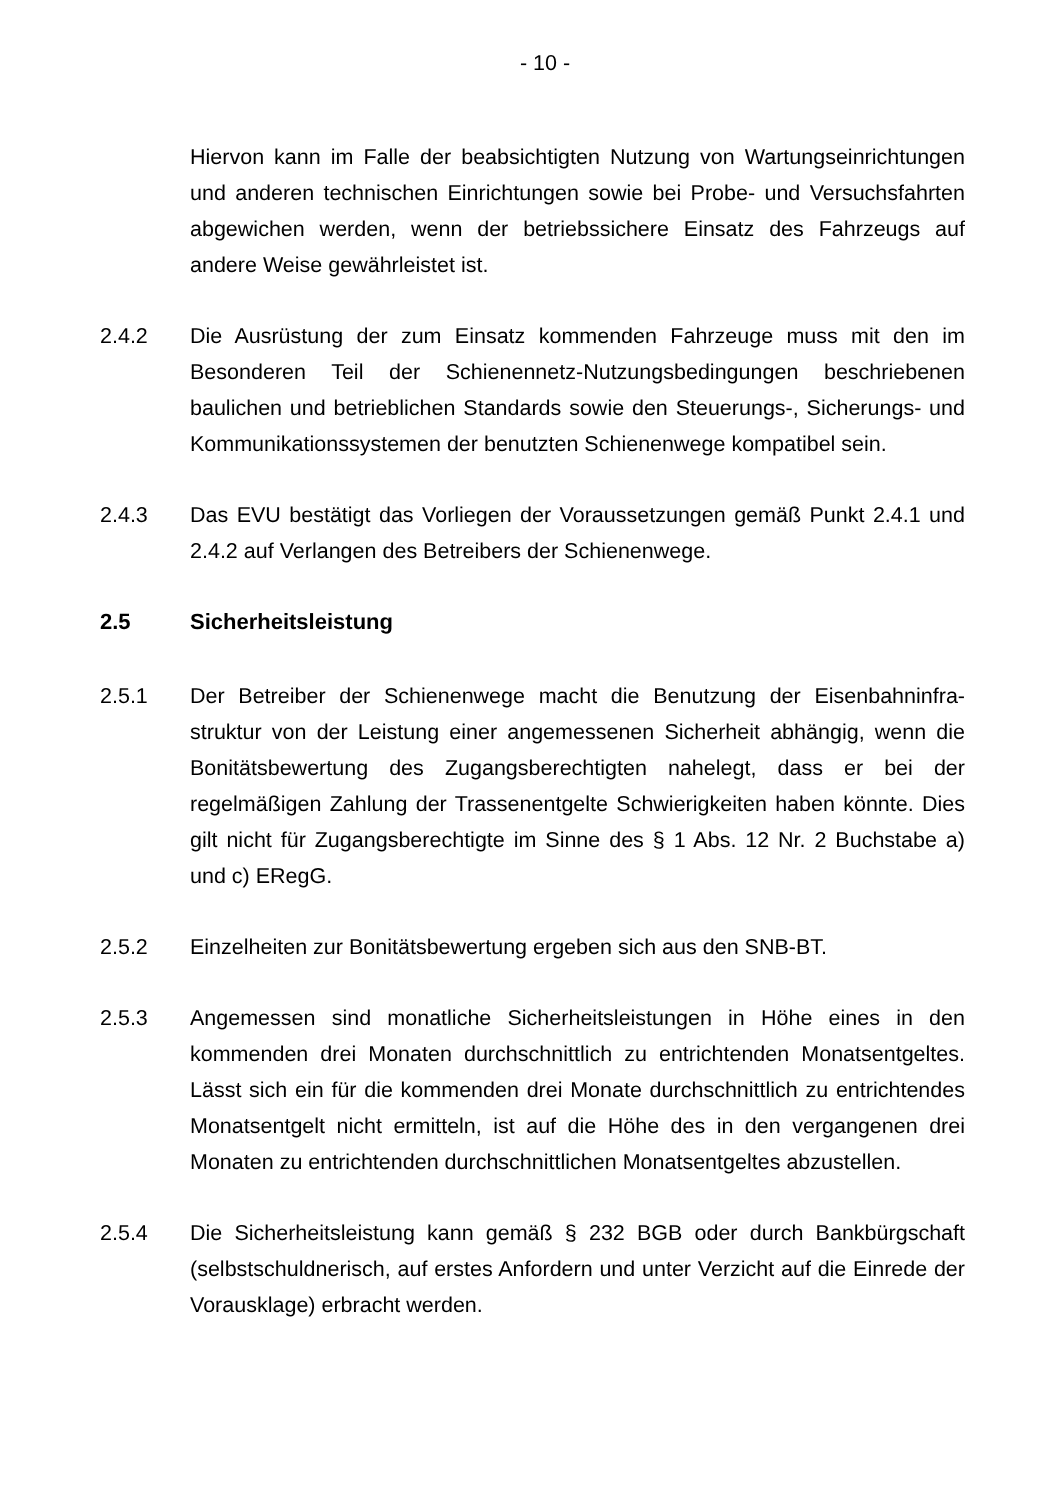- 10 -
Hiervon kann im Falle der beabsichtigten Nutzung von Wartungseinrichtungen und anderen technischen Einrichtungen sowie bei Probe- und Versuchsfahrten abgewichen werden, wenn der betriebssichere Einsatz des Fahrzeugs auf andere Weise gewährleistet ist.
2.4.2 Die Ausrüstung der zum Einsatz kommenden Fahrzeuge muss mit den im Besonderen Teil der Schienennetz-Nutzungsbedingungen beschriebenen baulichen und betrieblichen Standards sowie den Steuerungs-, Sicherungs- und Kommunikationssystemen der benutzten Schienenwege kompatibel sein.
2.4.3 Das EVU bestätigt das Vorliegen der Voraussetzungen gemäß Punkt 2.4.1 und 2.4.2 auf Verlangen des Betreibers der Schienenwege.
2.5 Sicherheitsleistung
2.5.1 Der Betreiber der Schienenwege macht die Benutzung der Eisenbahninfra-struktur von der Leistung einer angemessenen Sicherheit abhängig, wenn die Bonitätsbewertung des Zugangsberechtigten nahelegt, dass er bei der regelmäßigen Zahlung der Trassenentgelte Schwierigkeiten haben könnte. Dies gilt nicht für Zugangsberechtigte im Sinne des § 1 Abs. 12 Nr. 2 Buchstabe a) und c) ERegG.
2.5.2 Einzelheiten zur Bonitätsbewertung ergeben sich aus den SNB-BT.
2.5.3 Angemessen sind monatliche Sicherheitsleistungen in Höhe eines in den kommenden drei Monaten durchschnittlich zu entrichtenden Monatsentgeltes. Lässt sich ein für die kommenden drei Monate durchschnittlich zu entrichtendes Monatsentgelt nicht ermitteln, ist auf die Höhe des in den vergangenen drei Monaten zu entrichtenden durchschnittlichen Monatsentgeltes abzustellen.
2.5.4 Die Sicherheitsleistung kann gemäß § 232 BGB oder durch Bankbürgschaft (selbstschuldnerisch, auf erstes Anfordern und unter Verzicht auf die Einrede der Vorausklage) erbracht werden.